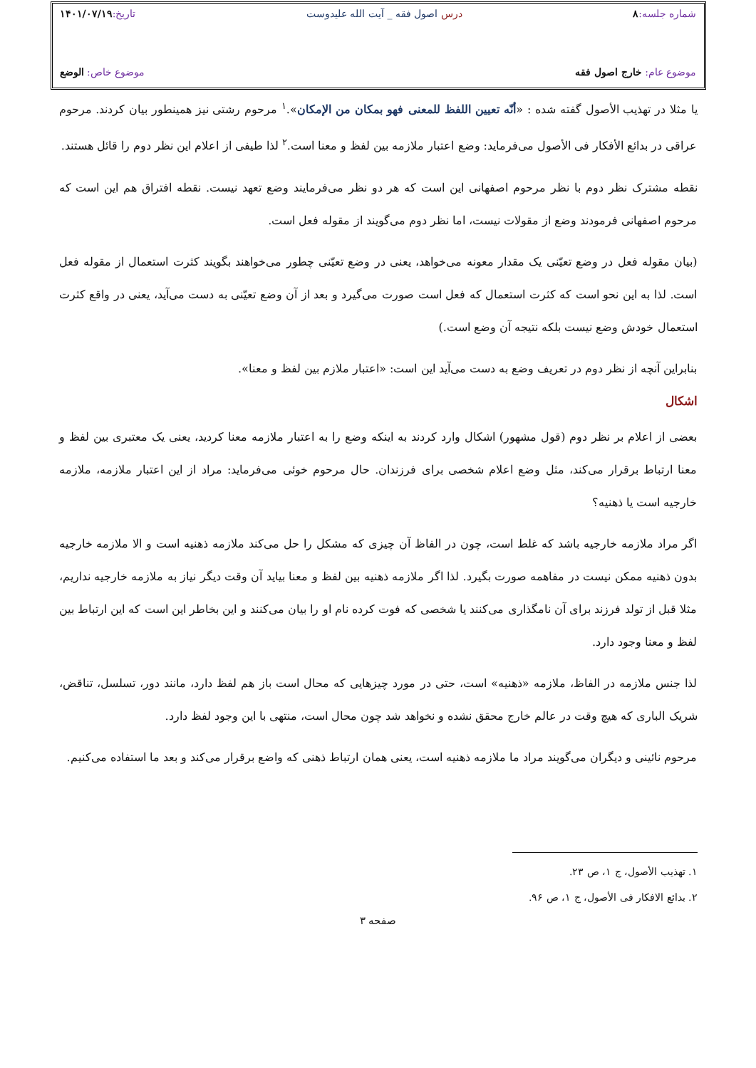شماره جلسه: ۸ درس اصول فقه _ آیت الله علیدوست تاریخ: ۱۴۰۱/۰۷/۱۹
موضوع عام: خارج اصول فقه موضوع خاص: الوضع
یا مثلا در تهذیب الأصول گفته شده : «أنّه تعیین اللفظ للمعنی فهو بمکان من الإمکان».<sup>۱</sup> مرحوم رشتی نیز همینطور بیان کردند. مرحوم عراقی در بدائع الأفکار فی الأصول می‌فرماید: وضع اعتبار ملازمه بین لفظ و معنا است.<sup>۲</sup> لذا طیفی از اعلام این نظر دوم را قائل هستند.
نقطه مشترک نظر دوم با نظر مرحوم اصفهانی این است که هر دو نظر می‌فرمایند وضع تعهد نیست. نقطه افتراق هم این است که مرحوم اصفهانی فرمودند وضع از مقولات نیست، اما نظر دوم می‌گویند از مقوله فعل است.
(بیان مقوله فعل در وضع تعیّنی یک مقدار معونه می‌خواهد، یعنی در وضع تعیّنی چطور می‌خواهند بگویند کثرت استعمال از مقوله فعل است. لذا به این نحو است که کثرت استعمال که فعل است صورت می‌گیرد و بعد از آن وضع تعیّنی به دست می‌آید، یعنی در واقع کثرت استعمال خودش وضع نیست بلکه نتیجه آن وضع است.)
بنابراین آنچه از نظر دوم در تعریف وضع به دست می‌آید این است: «اعتبار ملازم بین لفظ و معنا».
اشکال
بعضی از اعلام بر نظر دوم (قول مشهور) اشکال وارد کردند به اینکه وضع را به اعتبار ملازمه معنا کردید، یعنی یک معتبری بین لفظ و معنا ارتباط برقرار می‌کند، مثل وضع اعلام شخصی برای فرزندان. حال مرحوم خوئی می‌فرماید: مراد از این اعتبار ملازمه، ملازمه خارجیه است یا ذهنیه؟
اگر مراد ملازمه خارجیه باشد که غلط است، چون در الفاظ آن چیزی که مشکل را حل می‌کند ملازمه ذهنیه است و الا ملازمه خارجیه بدون ذهنیه ممکن نیست در مفاهمه صورت بگیرد. لذا اگر ملازمه ذهنیه بین لفظ و معنا بیاید آن وقت دیگر نیاز به ملازمه خارجیه نداریم، مثلا قبل از تولد فرزند برای آن نامگذاری می‌کنند یا شخصی که فوت کرده نام او را بیان می‌کنند و این بخاطر این است که این ارتباط بین لفظ و معنا وجود دارد.
لذا جنس ملازمه در الفاظ، ملازمه «ذهنیه» است، حتی در مورد چیزهایی که محال است باز هم لفظ دارد، مانند دور، تسلسل، تناقض، شریک الباری که هیچ وقت در عالم خارج محقق نشده و نخواهد شد چون محال است، منتهی با این وجود لفظ دارد.
مرحوم نائینی و دیگران می‌گویند مراد ما ملازمه ذهنیه است، یعنی همان ارتباط ذهنی که واضع برقرار می‌کند و بعد ما استفاده می‌کنیم.
۱. تهذیب الأصول، ج ۱، ص ۲۳.
۲. بدائع الافکار فی الأصول، ج ۱، ص ۹۶.
صفحه ۳